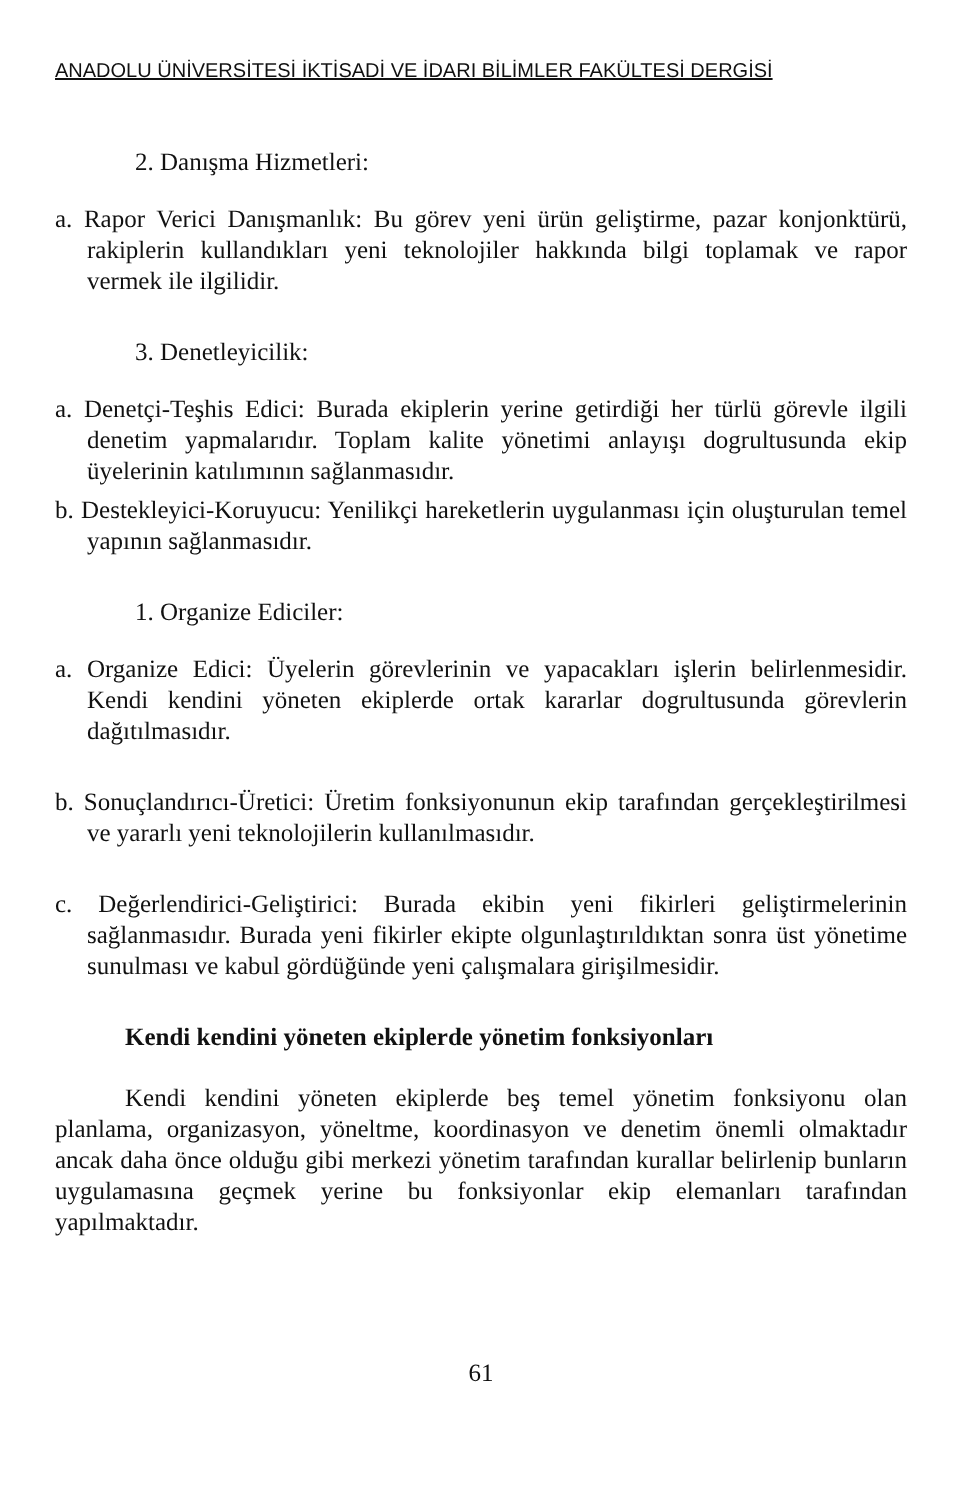ANADOLU ÜNİVERSİTESİ İKTİSADİ VE İDARI BİLİMLER FAKÜLTESİ DERGİSİ
2. Danışma Hizmetleri:
a. Rapor Verici Danışmanlık: Bu görev yeni ürün geliştirme, pazar konjonktürü, rakiplerin kullandıkları yeni teknolojiler hakkında bilgi toplamak ve rapor vermek ile ilgilidir.
3. Denetleyicilik:
a. Denetçi-Teşhis Edici: Burada ekiplerin yerine getirdiği her türlü görevle ilgili denetim yapmalarıdır. Toplam kalite yönetimi anlayışı dogrultusunda ekip üyelerinin katılımının sağlanmasıdır.
b. Destekleyici-Koruyucu: Yenilikçi hareketlerin uygulanması için oluşturulan temel yapının sağlanmasıdır.
1. Organize Ediciler:
a. Organize Edici: Üyelerin görevlerinin ve yapacakları işlerin belirlenmesidir. Kendi kendini yöneten ekiplerde ortak kararlar dogrultusunda görevlerin dağıtılmasıdır.
b. Sonuçlandırıcı-Üretici: Üretim fonksiyonunun ekip tarafından gerçekleştirilmesi ve yararlı yeni teknolojilerin kullanılmasıdır.
c. Değerlendirici-Geliştirici: Burada ekibin yeni fikirleri geliştirmelerinin sağlanmasıdır. Burada yeni fikirler ekipte olgunlaştırıldıktan sonra üst yönetime sunulması ve kabul gördüğünde yeni çalışmalara girişilmesidir.
Kendi kendini yöneten ekiplerde yönetim fonksiyonları
Kendi kendini yöneten ekiplerde beş temel yönetim fonksiyonu olan planlama, organizasyon, yöneltme, koordinasyon ve denetim önemli olmaktadır ancak daha önce olduğu gibi merkezi yönetim tarafından kurallar belirlenip bunların uygulamasına geçmek yerine bu fonksiyonlar ekip elemanları tarafından yapılmaktadır.
61